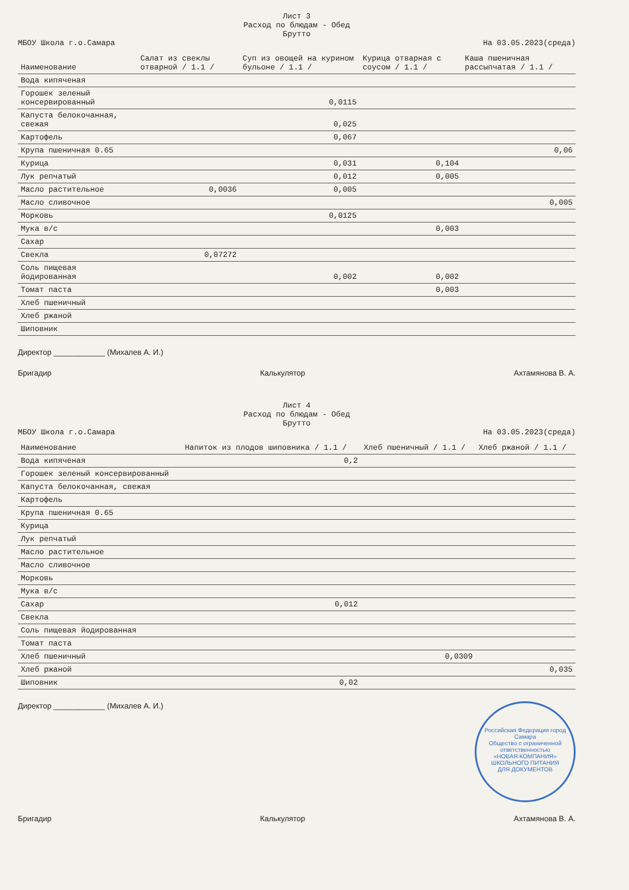Лист 3
Расход по блюдам - Обед
Брутто
МБОУ Школа г.о.Самара На 03.05.2023(среда)
| Наименование | Салат из свеклы отварной / 1.1 / | Суп из овощей на курином бульоне / 1.1 / | Курица отварная с соусом / 1.1 / | Каша пшеничная рассыпчатая / 1.1 / |
| --- | --- | --- | --- | --- |
| Вода кипяченая | | | | |
| Горошек зеленый консервированный | | 0,0115 | | |
| Капуста белокочанная, свежая | | 0,025 | | |
| Картофель | | 0,067 | | |
| Крупа пшеничная 0.65 | | | | 0,06 |
| Курица | | 0,031 | 0,104 | |
| Лук репчатый | | 0,012 | 0,005 | |
| Масло растительное | 0,0036 | 0,005 | | |
| Масло сливочное | | | | 0,005 |
| Морковь | | 0,0125 | | |
| Мука в/с | | | 0,003 | |
| Сахар | | | | |
| Свекла | 0,07272 | | | |
| Соль пищевая йодированная | | 0,002 | 0,002 | |
| Томат паста | | | 0,003 | |
| Хлеб пшеничный | | | | |
| Хлеб ржаной | | | | |
| Шиповник | | | | |
Директор ____________ (Михалев А. И.)
Бригадир Калькулятор Ахтамянова В. А.
Лист 4
Расход по блюдам - Обед
Брутто
МБОУ Школа г.о.Самара На 03.05.2023(среда)
| Наименование | Напиток из плодов шиповника / 1.1 / | Хлеб пшеничный / 1.1 / | Хлеб ржаной / 1.1 / |
| --- | --- | --- | --- |
| Вода кипяченая | 0,2 | | |
| Горошек зеленый консервированный | | | |
| Капуста белокочанная, свежая | | | |
| Картофель | | | |
| Крупа пшеничная 0.65 | | | |
| Курица | | | |
| Лук репчатый | | | |
| Масло растительное | | | |
| Масло сливочное | | | |
| Морковь | | | |
| Мука в/с | | | |
| Сахар | 0,012 | | |
| Свекла | | | |
| Соль пищевая йодированная | | | |
| Томат паста | | | |
| Хлеб пшеничный | | 0,0309 | |
| Хлеб ржаной | | | 0,035 |
| Шиповник | 0,02 | | |
Директор ____________ (Михалев А. И.) Российская Федерация город Самара
Общество с ограниченной ответственностью
«НОВАЯ КОМПАНИЯ» ШКОЛЬНОГО ПИТАНИЯ
ДЛЯ ДОКУМЕНТОВ
Бригадир Калькулятор Ахтамянова В. А.